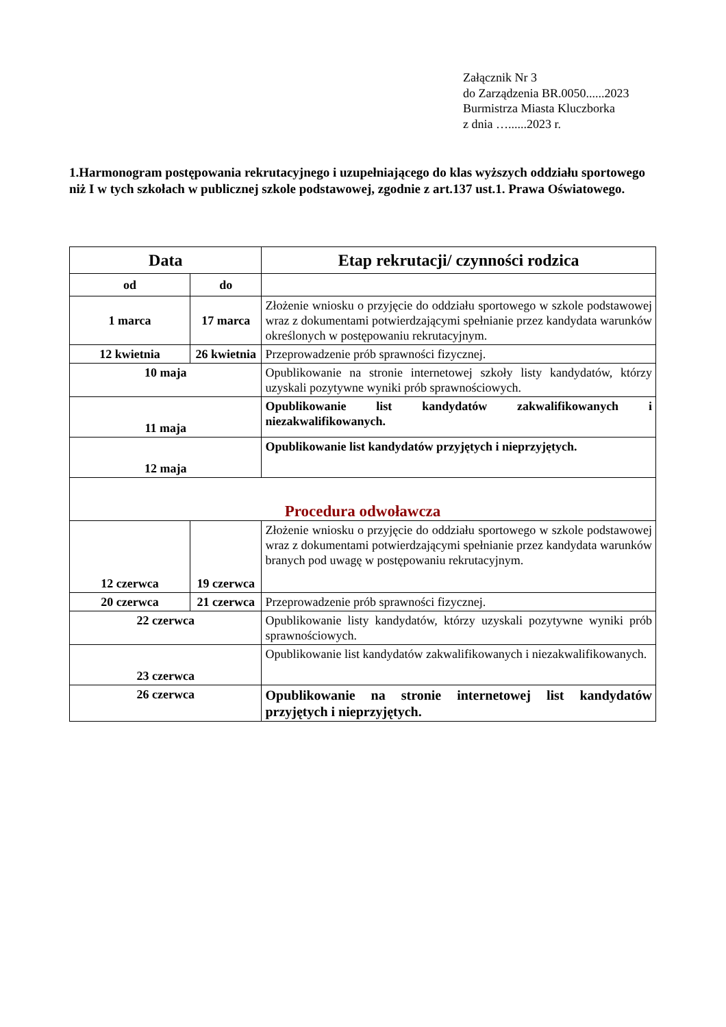Załącznik Nr 3
do Zarządzenia BR.0050......2023
Burmistrza Miasta Kluczborka
z dnia …......2023 r.
1.Harmonogram postępowania rekrutacyjnego i uzupełniającego do klas wyższych oddziału sportowego niż I w tych szkołach w publicznej szkole podstawowej, zgodnie z art.137 ust.1. Prawa Oświatowego.
| Data | | Etap rekrutacji/ czynności rodzica |
| --- | --- | --- |
| od | do | |
| 1 marca | 17 marca | Złożenie wniosku o przyjęcie do oddziału sportowego w szkole podstawowej wraz z dokumentami potwierdzającymi spełnianie przez kandydata warunków określonych w postępowaniu rekrutacyjnym. |
| 12 kwietnia | 26 kwietnia | Przeprowadzenie prób sprawności fizycznej. |
| 10 maja | | Opublikowanie na stronie internetowej szkoły listy kandydatów, którzy uzyskali pozytywne wyniki prób sprawnościowych. |
| 11 maja | | Opublikowanie list kandydatów zakwalifikowanych i niezakwalifikowanych. |
| 12 maja | | Opublikowanie list kandydatów przyjętych i nieprzyjętych. |
| Procedura odwoławcza | | |
| 12 czerwca | 19 czerwca | Złożenie wniosku o przyjęcie do oddziału sportowego w szkole podstawowej wraz z dokumentami potwierdzającymi spełnianie przez kandydata warunków branych pod uwagę w postępowaniu rekrutacyjnym. |
| 20 czerwca | 21 czerwca | Przeprowadzenie prób sprawności fizycznej. |
| 22 czerwca | | Opublikowanie listy kandydatów, którzy uzyskali pozytywne wyniki prób sprawnościowych. |
| 23 czerwca | | Opublikowanie list kandydatów zakwalifikowanych i niezakwalifikowanych. |
| 26 czerwca | | Opublikowanie na stronie internetowej list kandydatów przyjętych i nieprzyjętych. |